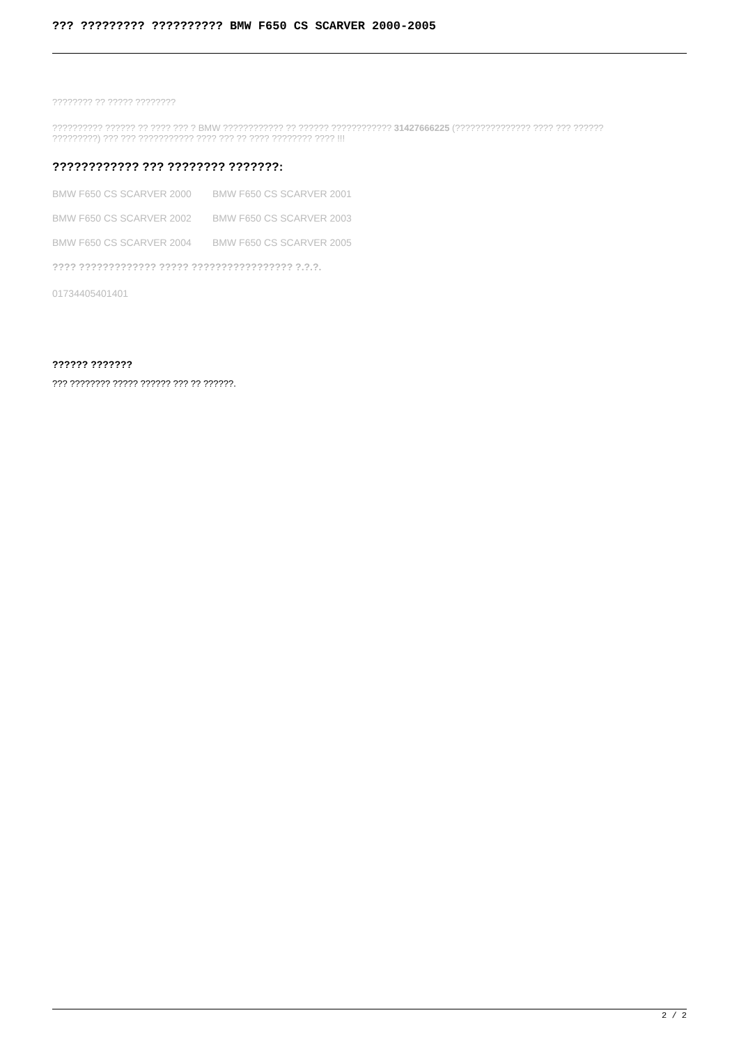??? ????????? ?????????? BMW F650 CS SCARVER 2000-2005
???????? ?? ????? ????????
?????????? ?????? ?? ???? ??? ? BMW ???????????? ?? ?????? ???????????? 31427666225 (??????????????? ???? ??? ??????
?????????) ??? ??? ??????????? ???? ??? ?? ???? ???????? ???? !!!
???????????? ??? ???????? ???????:
BMW F650 CS SCARVER 2000 BMW F650 CS SCARVER 2001
BMW F650 CS SCARVER 2002 BMW F650 CS SCARVER 2003
BMW F650 CS SCARVER 2004 BMW F650 CS SCARVER 2005
???? ????????????? ????? ????????????????? ?.?.?.
01734405401401
?????? ???????
??? ???????? ????? ?????? ??? ?? ??????.
2 / 2